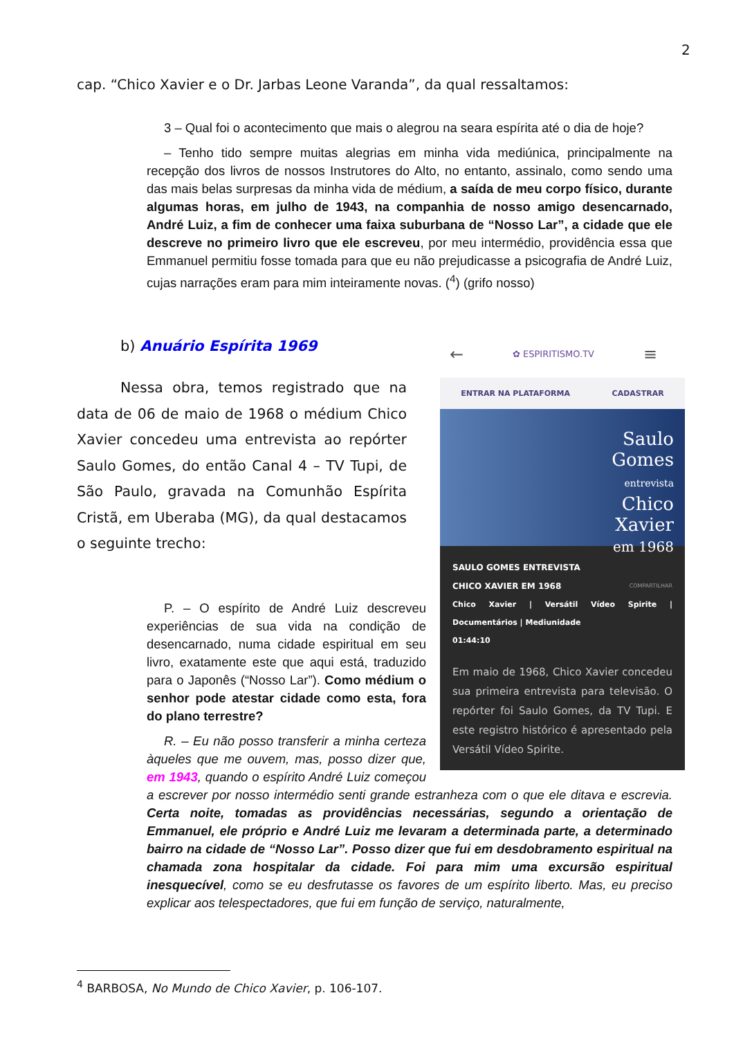2
cap. “Chico Xavier e o Dr. Jarbas Leone Varanda”, da qual ressaltamos:
3 – Qual foi o acontecimento que mais o alegrou na seara espírita até o dia de hoje?
– Tenho tido sempre muitas alegrias em minha vida mediúnica, principalmente na recepção dos livros de nossos Instrutores do Alto, no entanto, assinalo, como sendo uma das mais belas surpresas da minha vida de médium, a saída de meu corpo físico, durante algumas horas, em julho de 1943, na companhia de nosso amigo desencarnado, André Luiz, a fim de conhecer uma faixa suburbana de “Nosso Lar”, a cidade que ele descreve no primeiro livro que ele escreveu, por meu intermédio, providência essa que Emmanuel permitiu fosse tomada para que eu não prejudicasse a psicografia de André Luiz, cujas narrações eram para mim inteiramente novas. (<sup>4</sup>) (grifo nosso)
b) Anuário Espírita 1969
Nessa obra, temos registrado que na data de 06 de maio de 1968 o médium Chico Xavier concedeu uma entrevista ao repórter Saulo Gomes, do então Canal 4 – TV Tupi, de São Paulo, gravada na Comunhão Espírita Cristã, em Uberaba (MG), da qual destacamos o seguinte trecho:
← ✿ ESPIRITISMO.TV ≡
ENTRAR NA PLATAFORMA CADASTRAR
Saulo
Gomes
entrevista
Chico
Xavier
em 1968
SAULO GOMES ENTREVISTA
CHICO XAVIER EM 1968 COMPARTILHAR
Chico Xavier | Versátil Vídeo Spirite | Documentários | Mediunidade
01:44:10
Em maio de 1968, Chico Xavier concedeu sua primeira entrevista para televisão. O repórter foi Saulo Gomes, da TV Tupi. E este registro histórico é apresentado pela Versátil Vídeo Spirite.
P. – O espírito de André Luiz descreveu experiências de sua vida na condição de desencarnado, numa cidade espiritual em seu livro, exatamente este que aqui está, traduzido para o Japonês (“Nosso Lar”). Como médium o senhor pode atestar cidade como esta, fora do plano terrestre?
R. – Eu não posso transferir a minha certeza àqueles que me ouvem, mas, posso dizer que, em 1943, quando o espírito André Luiz começou a escrever por nosso intermédio senti grande estranheza com o que ele ditava e escrevia. Certa noite, tomadas as providências necessárias, segundo a orientação de Emmanuel, ele próprio e André Luiz me levaram a determinada parte, a determinado bairro na cidade de “Nosso Lar”. Posso dizer que fui em desdobramento espiritual na chamada zona hospitalar da cidade. Foi para mim uma excursão espiritual inesquecível, como se eu desfrutasse os favores de um espírito liberto. Mas, eu preciso explicar aos telespectadores, que fui em função de serviço, naturalmente,
<sup>4</sup> BARBOSA, No Mundo de Chico Xavier, p. 106-107.